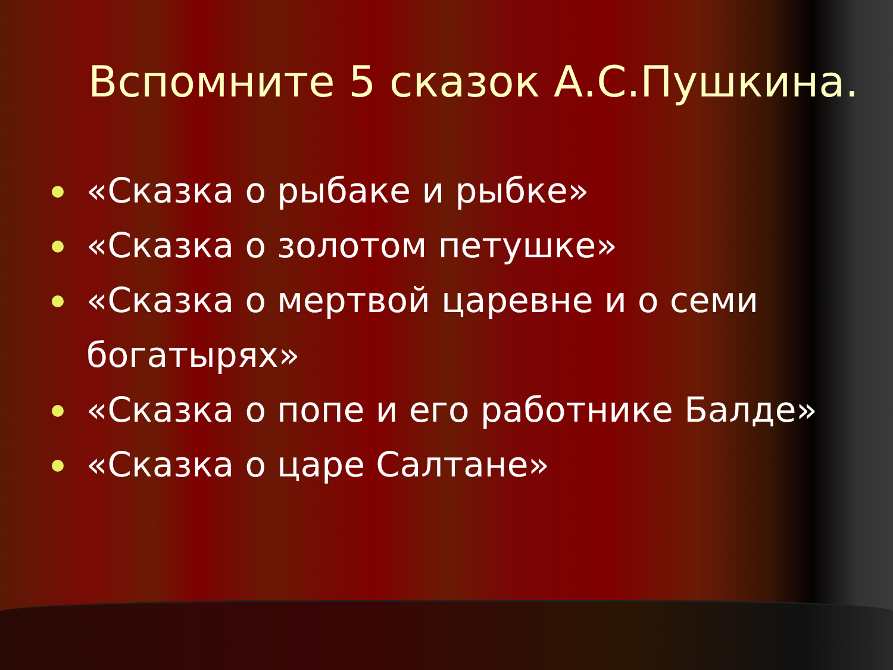Вспомните 5 сказок А.С.Пушкина.
«Сказка о рыбаке и рыбке»
«Сказка о золотом петушке»
«Сказка о мертвой царевне и о семи богатырях»
«Сказка о попе и его работнике Балде»
«Сказка о царе Салтане»